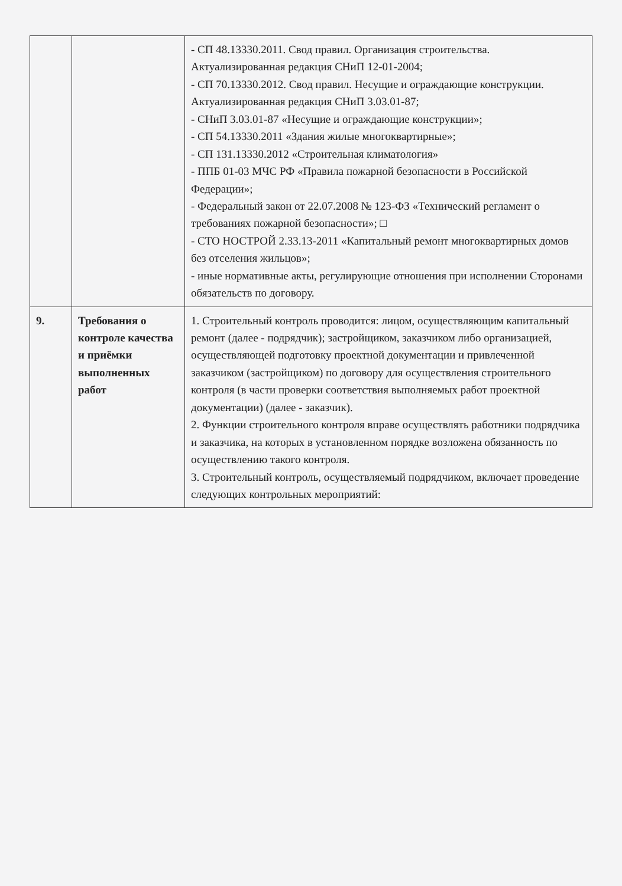| | | - СП 48.13330.2011. Свод правил. Организация строительства. Актуализированная редакция СНиП 12-01-2004; - СП 70.13330.2012. Свод правил. Несущие и ограждающие конструкции. Актуализированная редакция СНиП 3.03.01-87; - СНиП 3.03.01-87 «Несущие и ограждающие конструкции»; - СП 54.13330.2011 «Здания жилые многоквартирные»; - СП 131.13330.2012 «Строительная климатология» - ППБ 01-03 МЧС РФ «Правила пожарной безопасности в Российской Федерации»; - Федеральный закон от 22.07.2008 № 123-ФЗ «Технический регламент о требованиях пожарной безопасности»; □ - СТО НОСТРОЙ 2.33.13-2011 «Капитальный ремонт многоквартирных домов без отселения жильцов»; - иные нормативные акты, регулирующие отношения при исполнении Сторонами обязательств по договору. |
| 9. | Требования о контроле качества и приёмки выполненных работ | 1. Строительный контроль проводится: лицом, осуществляющим капитальный ремонт (далее - подрядчик); застройщиком, заказчиком либо организацией, осуществляющей подготовку проектной документации и привлеченной заказчиком (застройщиком) по договору для осуществления строительного контроля (в части проверки соответствия выполняемых работ проектной документации) (далее - заказчик). 2. Функции строительного контроля вправе осуществлять работники подрядчика и заказчика, на которых в установленном порядке возложена обязанность по осуществлению такого контроля. 3. Строительный контроль, осуществляемый подрядчиком, включает проведение следующих контрольных мероприятий: |